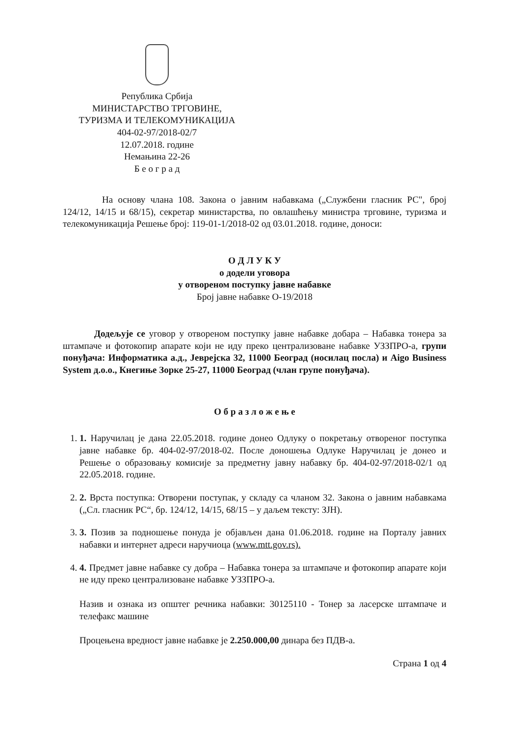Република Србија
МИНИСТАРСТВО ТРГОВИНЕ,
ТУРИЗМА И ТЕЛЕКОМУНИКАЦИЈА
404-02-97/2018-02/7
12.07.2018. године
Немањина 22-26
Б е о г р а д
На основу члана 108. Закона о јавним набавкама („Службени гласник РС", број 124/12, 14/15 и 68/15), секретар министарства, по овлашћењу министра трговине, туризма и телекомуникација Решење број: 119-01-1/2018-02 од 03.01.2018. године, доноси:
О Д Л У К У
о додели уговора
у отвореном поступку јавне набавке
Број јавне набавке О-19/2018
Додељује се уговор у отвореном поступку јавне набавке добара – Набавка тонера за штампаче и фотокопир апарате који не иду преко централизоване набавке УЗЗПРО-а, групи понуђача: Информатика а.д., Јеврејска 32, 11000 Београд (носилац посла) и Aigo Business System д.о.о., Кнегиње Зорке 25-27, 11000 Београд (члан групе понуђача).
О б р а з л о ж е њ е
1. 1. Наручилац је дана 22.05.2018. године донео Одлуку о покретању отвореног поступка јавне набавке бр. 404-02-97/2018-02. После доношења Одлуке Наручилац је донео и Решење о образовању комисије за предметну јавну набавку бр. 404-02-97/2018-02/1 од 22.05.2018. године.
2. 2. Врста поступка: Отворени поступак, у складу са чланом 32. Закона о јавним набавкама („Сл. гласник РС“, бр. 124/12, 14/15, 68/15 – у даљем тексту: ЗЈН).
3. 3. Позив за подношење понуда је објављен дана 01.06.2018. године на Порталу јавних набавки и интернет адреси наручиоца (www.mtt.gov.rs).
4. 4. Предмет јавне набавке су добра – Набавка тонера за штампаче и фотокопир апарате који не иду преко централизоване набавке УЗЗПРО-а.
Назив и ознака из општег речника набавки: 30125110 - Тонер за ласерске штампаче и телефакс машине
Процењена вредност јавне набавке је 2.250.000,00 динара без ПДВ-а.
Страна 1 од 4